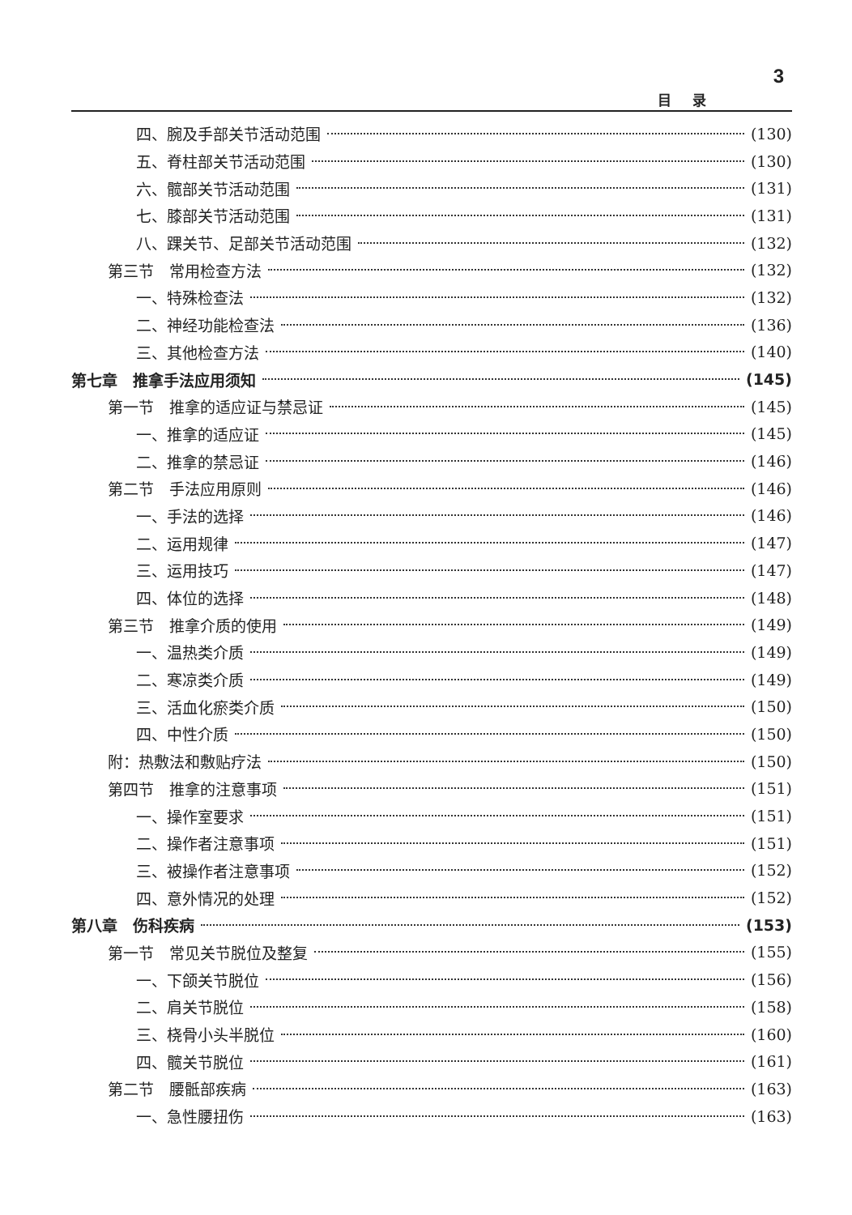3
目录
四、腕及手部关节活动范围 (130)
五、脊柱部关节活动范围 (130)
六、髋部关节活动范围 (131)
七、膝部关节活动范围 (131)
八、踝关节、足部关节活动范围 (132)
第三节　常用检查方法 (132)
一、特殊检查法 (132)
二、神经功能检查法 (136)
三、其他检查方法 (140)
第七章　推拿手法应用须知 (145)
第一节　推拿的适应证与禁忌证 (145)
一、推拿的适应证 (145)
二、推拿的禁忌证 (146)
第二节　手法应用原则 (146)
一、手法的选择 (146)
二、运用规律 (147)
三、运用技巧 (147)
四、体位的选择 (148)
第三节　推拿介质的使用 (149)
一、温热类介质 (149)
二、寒凉类介质 (149)
三、活血化瘀类介质 (150)
四、中性介质 (150)
附：热敷法和敷贴疗法 (150)
第四节　推拿的注意事项 (151)
一、操作室要求 (151)
二、操作者注意事项 (151)
三、被操作者注意事项 (152)
四、意外情况的处理 (152)
第八章　伤科疾病 (153)
第一节　常见关节脱位及整复 (155)
一、下颌关节脱位 (156)
二、肩关节脱位 (158)
三、桡骨小头半脱位 (160)
四、髋关节脱位 (161)
第二节　腰骶部疾病 (163)
一、急性腰扭伤 (163)